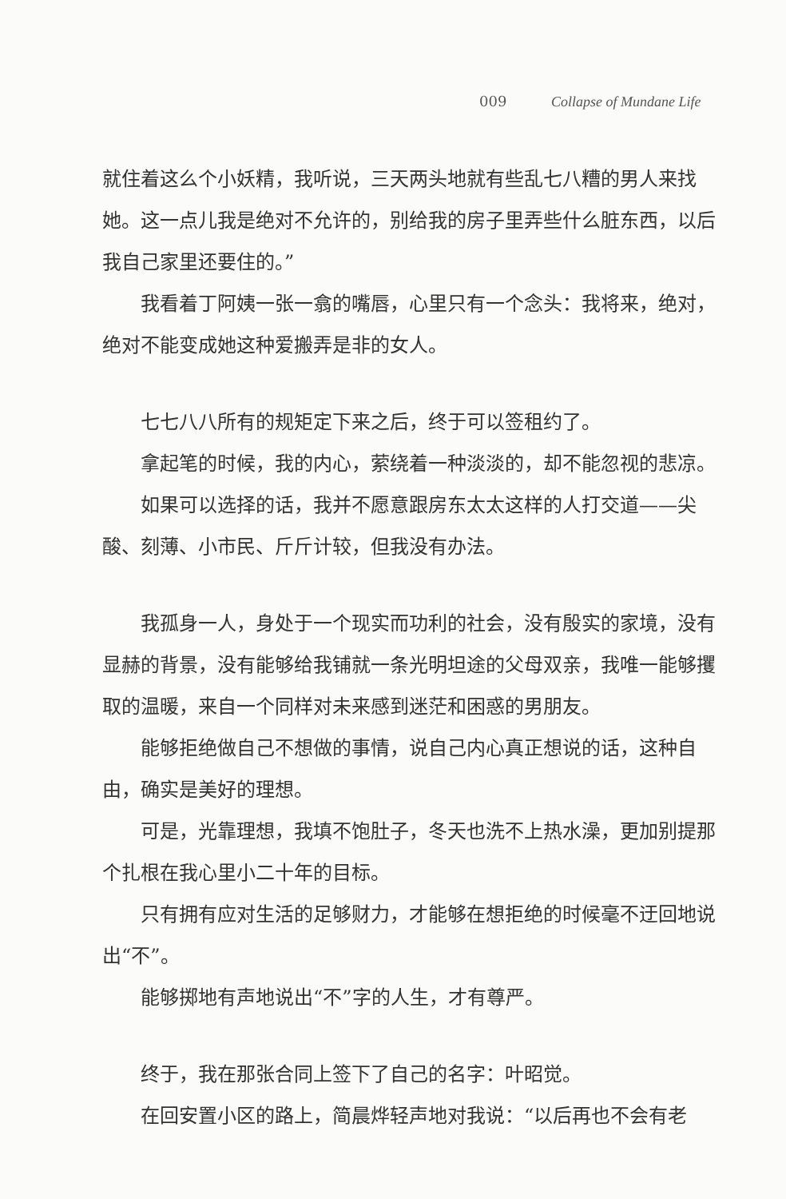009 Collapse of Mundane Life
就住着这么个小妖精，我听说，三天两头地就有些乱七八糟的男人来找她。这一点儿我是绝对不允许的，别给我的房子里弄些什么脏东西，以后我自己家里还要住的。”
我看着丁阿姨一张一翕的嘴唇，心里只有一个念头：我将来，绝对，绝对不能变成她这种爱搬弄是非的女人。
七七八八所有的规矩定下来之后，终于可以签租约了。
拿起笔的时候，我的内心，萦绕着一种淡淡的，却不能忽视的悲凉。
如果可以选择的话，我并不愿意跟房东太太这样的人打交道——尖酸、刻薄、小市民、斤斤计较，但我没有办法。
我孤身一人，身处于一个现实而功利的社会，没有殷实的家境，没有显赫的背景，没有能够给我铺就一条光明坦途的父母双亲，我唯一能够攫取的温暖，来自一个同样对未来感到迷茫和困惑的男朋友。
能够拒绝做自己不想做的事情，说自己内心真正想说的话，这种自由，确实是美好的理想。
可是，光靠理想，我填不饱肚子，冬天也洗不上热水澡，更加别提那个扎根在我心里小二十年的目标。
只有拥有应对生活的足够财力，才能够在想拒绝的时候毫不迂回地说出“不”。
能够掷地有声地说出“不”字的人生，才有尊严。
终于，我在那张合同上签下了自己的名字：叶昭觉。
在回安置小区的路上，简晨烨轻声地对我说：“以后再也不会有老